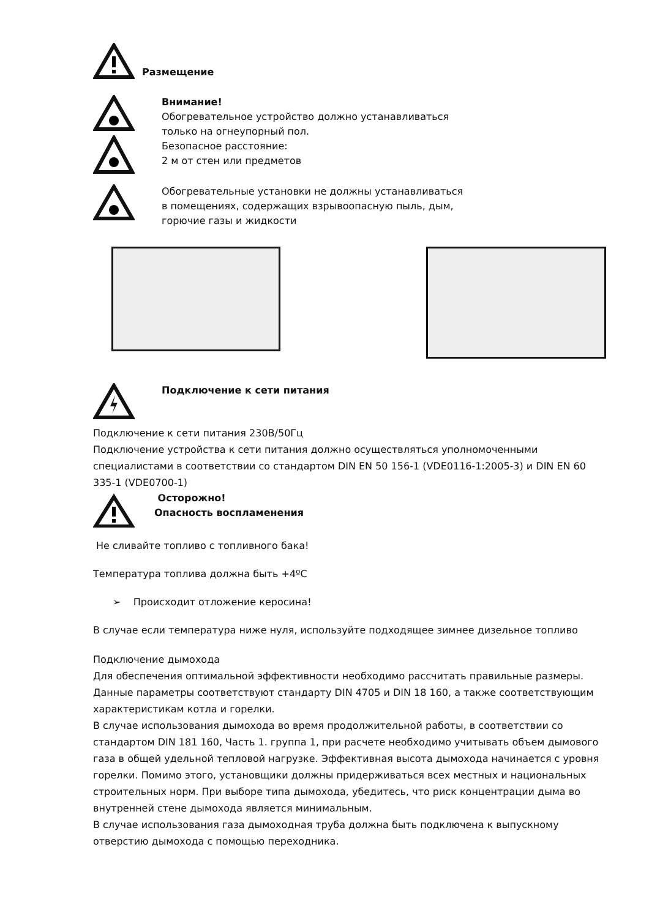Размещение
Внимание!
Обогревательное устройство должно устанавливаться
только на огнеупорный пол.
Безопасное расстояние:
2 м от стен или предметов
Обогревательные установки не должны устанавливаться
в помещениях, содержащих взрывоопасную пыль, дым,
горючие газы и жидкости
Подключение к сети питания
Подключение к сети питания 230В/50Гц
Подключение устройства к сети питания должно осуществляться уполномоченными специалистами в соответствии со стандартом DIN EN 50 156-1 (VDE0116-1:2005-3) и DIN EN 60 335-1 (VDE0700-1)
Осторожно!
Опасность воспламенения
Не сливайте топливо с топливного бака!
Температура топлива должна быть +4ºC
➢ Происходит отложение керосина!
В случае если температура ниже нуля, используйте подходящее зимнее дизельное топливо
Подключение дымохода
Для обеспечения оптимальной эффективности необходимо рассчитать правильные размеры. Данные параметры соответствуют стандарту DIN 4705 и DIN 18 160, а также соответствующим характеристикам котла и горелки.
В случае использования дымохода во время продолжительной работы, в соответствии со стандартом DIN 181 160, Часть 1. группа 1, при расчете необходимо учитывать объем дымового газа в общей удельной тепловой нагрузке. Эффективная высота дымохода начинается с уровня горелки. Помимо этого, установщики должны придерживаться всех местных и национальных строительных норм. При выборе типа дымохода, убедитесь, что риск концентрации дыма во внутренней стене дымохода является минимальным.
В случае использования газа дымоходная труба должна быть подключена к выпускному отверстию дымохода с помощью переходника.